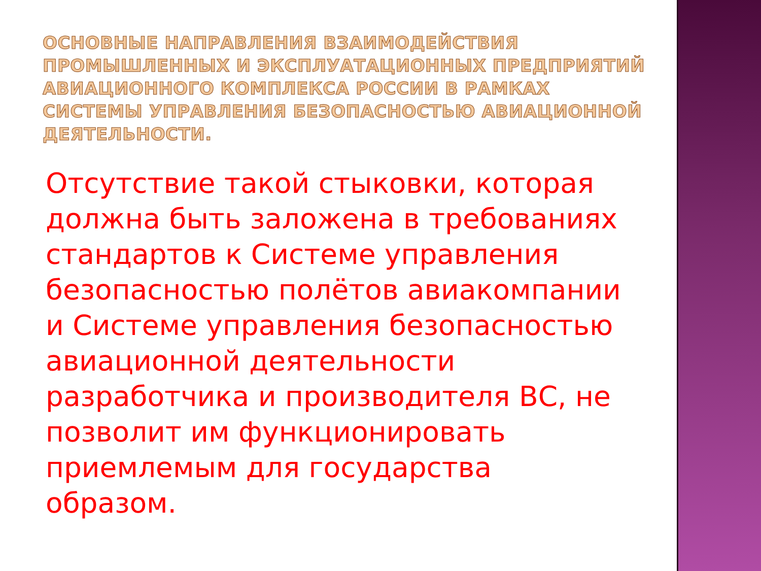ОСНОВНЫЕ НАПРАВЛЕНИЯ ВЗАИМОДЕЙСТВИЯ ПРОМЫШЛЕННЫХ И ЭКСПЛУАТАЦИОННЫХ ПРЕДПРИЯТИЙ АВИАЦИОННОГО КОМПЛЕКСА РОССИИ В РАМКАХ СИСТЕМЫ УПРАВЛЕНИЯ БЕЗОПАСНОСТЬЮ АВИАЦИОННОЙ ДЕЯТЕЛЬНОСТИ.
Отсутствие такой стыковки, которая должна быть заложена в требованиях стандартов к Системе управления безопасностью полётов авиакомпании и Системе управления безопасностью авиационной деятельности разработчика и производителя ВС, не позволит им функционировать приемлемым для государства образом.